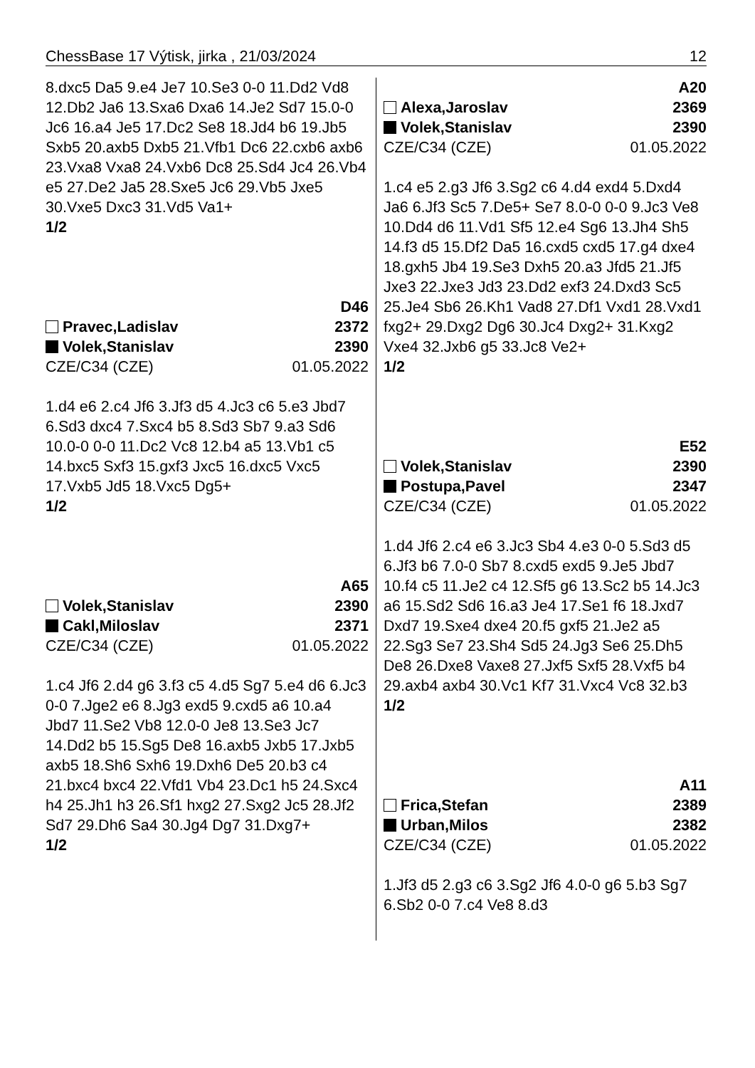ChessBase 17 Výtisk, jirka , 21/03/2024 12
8.dxc5 Da5 9.e4 Je7 10.Se3 0-0 11.Dd2 Vd8 12.Db2 Ja6 13.Sxa6 Dxa6 14.Je2 Sd7 15.0-0 Jc6 16.a4 Je5 17.Dc2 Se8 18.Jd4 b6 19.Jb5 Sxb5 20.axb5 Dxb5 21.Vfb1 Dc6 22.cxb6 axb6 23.Vxa8 Vxa8 24.Vxb6 Dc8 25.Sd4 Jc4 26.Vb4 e5 27.De2 Ja5 28.Sxe5 Jc6 29.Vb5 Jxe5 30.Vxe5 Dxc3 31.Vd5 Va1+
1/2
D46
Pravec,Ladislav 2372
Volek,Stanislav 2390
CZE/C34 (CZE) 01.05.2022
1.d4 e6 2.c4 Jf6 3.Jf3 d5 4.Jc3 c6 5.e3 Jbd7 6.Sd3 dxc4 7.Sxc4 b5 8.Sd3 Sb7 9.a3 Sd6 10.0-0 0-0 11.Dc2 Vc8 12.b4 a5 13.Vb1 c5 14.bxc5 Sxf3 15.gxf3 Jxc5 16.dxc5 Vxc5 17.Vxb5 Jd5 18.Vxc5 Dg5+
1/2
A65
Volek,Stanislav 2390
Cakl,Miloslav 2371
CZE/C34 (CZE) 01.05.2022
1.c4 Jf6 2.d4 g6 3.f3 c5 4.d5 Sg7 5.e4 d6 6.Jc3 0-0 7.Jge2 e6 8.Jg3 exd5 9.cxd5 a6 10.a4 Jbd7 11.Se2 Vb8 12.0-0 Je8 13.Se3 Jc7 14.Dd2 b5 15.Sg5 De8 16.axb5 Jxb5 17.Jxb5 axb5 18.Sh6 Sxh6 19.Dxh6 De5 20.b3 c4 21.bxc4 bxc4 22.Vfd1 Vb4 23.Dc1 h5 24.Sxc4 h4 25.Jh1 h3 26.Sf1 hxg2 27.Sxg2 Jc5 28.Jf2 Sd7 29.Dh6 Sa4 30.Jg4 Dg7 31.Dxg7+
1/2
A20
Alexa,Jaroslav 2369
Volek,Stanislav 2390
CZE/C34 (CZE) 01.05.2022
1.c4 e5 2.g3 Jf6 3.Sg2 c6 4.d4 exd4 5.Dxd4 Ja6 6.Jf3 Sc5 7.De5+ Se7 8.0-0 0-0 9.Jc3 Ve8 10.Dd4 d6 11.Vd1 Sf5 12.e4 Sg6 13.Jh4 Sh5 14.f3 d5 15.Df2 Da5 16.cxd5 cxd5 17.g4 dxe4 18.gxh5 Jb4 19.Se3 Dxh5 20.a3 Jfd5 21.Jf5 Jxe3 22.Jxe3 Jd3 23.Dd2 exf3 24.Dxd3 Sc5 25.Je4 Sb6 26.Kh1 Vad8 27.Df1 Vxd1 28.Vxd1 fxg2+ 29.Dxg2 Dg6 30.Jc4 Dxg2+ 31.Kxg2 Vxe4 32.Jxb6 g5 33.Jc8 Ve2+
1/2
E52
Volek,Stanislav 2390
Postupa,Pavel 2347
CZE/C34 (CZE) 01.05.2022
1.d4 Jf6 2.c4 e6 3.Jc3 Sb4 4.e3 0-0 5.Sd3 d5 6.Jf3 b6 7.0-0 Sb7 8.cxd5 exd5 9.Je5 Jbd7 10.f4 c5 11.Je2 c4 12.Sf5 g6 13.Sc2 b5 14.Jc3 a6 15.Sd2 Sd6 16.a3 Je4 17.Se1 f6 18.Jxd7 Dxd7 19.Sxe4 dxe4 20.f5 gxf5 21.Je2 a5 22.Sg3 Se7 23.Sh4 Sd5 24.Jg3 Se6 25.Dh5 De8 26.Dxe8 Vaxe8 27.Jxf5 Sxf5 28.Vxf5 b4 29.axb4 axb4 30.Vc1 Kf7 31.Vxc4 Vc8 32.b3
1/2
A11
Frica,Stefan 2389
Urban,Milos 2382
CZE/C34 (CZE) 01.05.2022
1.Jf3 d5 2.g3 c6 3.Sg2 Jf6 4.0-0 g6 5.b3 Sg7 6.Sb2 0-0 7.c4 Ve8 8.d3